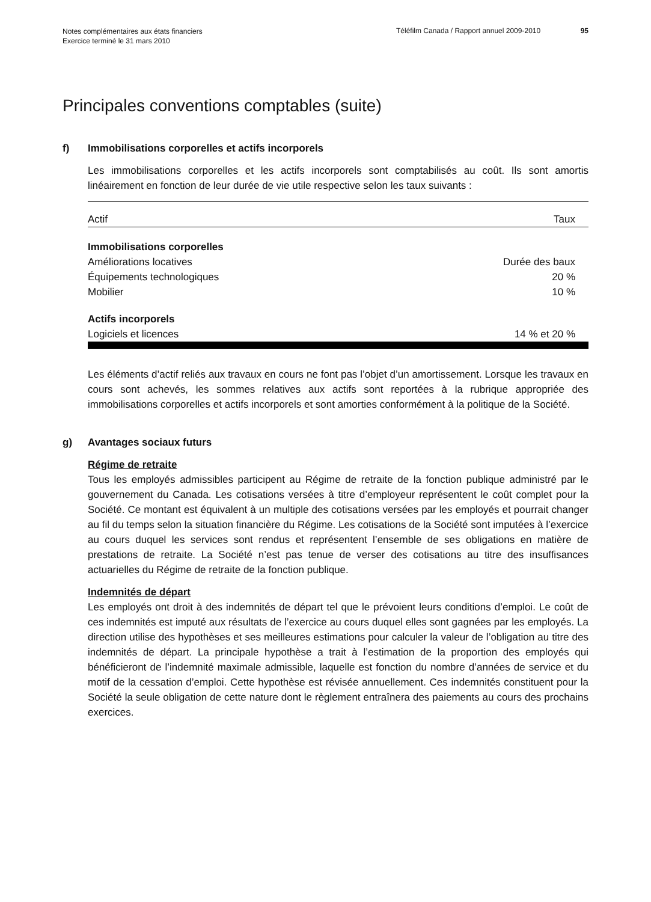Notes complémentaires aux états financiers
Exercice terminé le 31 mars 2010
Téléfilm Canada / Rapport annuel 2009-2010
95
Principales conventions comptables (suite)
f) Immobilisations corporelles et actifs incorporels
Les immobilisations corporelles et les actifs incorporels sont comptabilisés au coût. Ils sont amortis linéairement en fonction de leur durée de vie utile respective selon les taux suivants :
| Actif | Taux |
| --- | --- |
| Immobilisations corporelles | |
| Améliorations locatives | Durée des baux |
| Équipements technologiques | 20 % |
| Mobilier | 10 % |
| Actifs incorporels | |
| Logiciels et licences | 14 % et 20 % |
Les éléments d’actif reliés aux travaux en cours ne font pas l’objet d’un amortissement. Lorsque les travaux en cours sont achevés, les sommes relatives aux actifs sont reportées à la rubrique appropriée des immobilisations corporelles et actifs incorporels et sont amorties conformément à la politique de la Société.
g) Avantages sociaux futurs
Régime de retraite
Tous les employés admissibles participent au Régime de retraite de la fonction publique administré par le gouvernement du Canada. Les cotisations versées à titre d’employeur représentent le coût complet pour la Société. Ce montant est équivalent à un multiple des cotisations versées par les employés et pourrait changer au fil du temps selon la situation financière du Régime. Les cotisations de la Société sont imputées à l’exercice au cours duquel les services sont rendus et représentent l’ensemble de ses obligations en matière de prestations de retraite. La Société n’est pas tenue de verser des cotisations au titre des insuffisances actuarielles du Régime de retraite de la fonction publique.
Indemnités de départ
Les employés ont droit à des indemnités de départ tel que le prévoient leurs conditions d’emploi. Le coût de ces indemnités est imputé aux résultats de l’exercice au cours duquel elles sont gagnées par les employés. La direction utilise des hypothèses et ses meilleures estimations pour calculer la valeur de l’obligation au titre des indemnités de départ. La principale hypothèse a trait à l’estimation de la proportion des employés qui bénéficieront de l’indemnité maximale admissible, laquelle est fonction du nombre d’années de service et du motif de la cessation d’emploi. Cette hypothèse est révisée annuellement. Ces indemnités constituent pour la Société la seule obligation de cette nature dont le règlement entraînera des paiements au cours des prochains exercices.